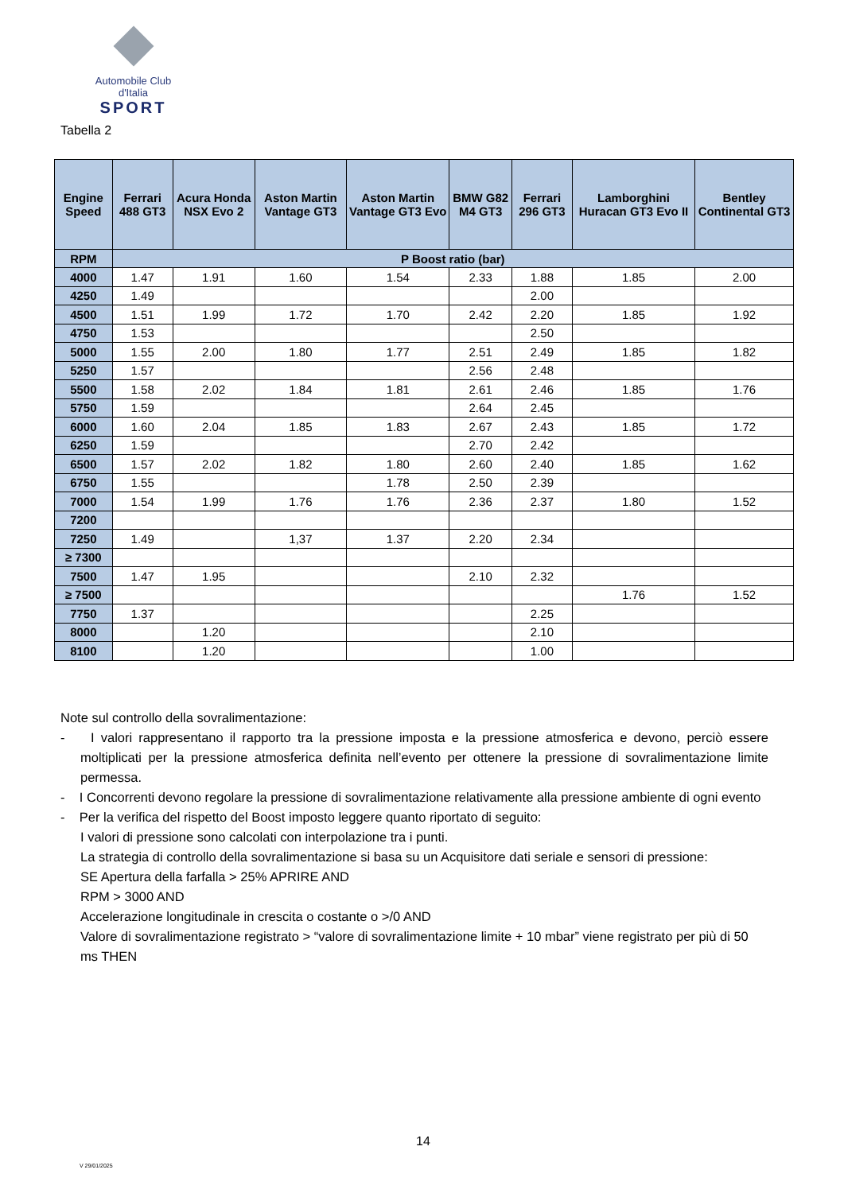Automobile Club d'Italia
SPORT
Tabella 2
| Engine Speed | Ferrari 488 GT3 | Acura Honda NSX Evo 2 | Aston Martin Vantage GT3 | Aston Martin Vantage GT3 Evo | BMW G82 M4 GT3 | Ferrari 296 GT3 | Lamborghini Huracan GT3 Evo II | Bentley Continental GT3 |
| --- | --- | --- | --- | --- | --- | --- | --- | --- |
| RPM | P Boost ratio (bar) | | | | | | | |
| 4000 | 1.47 | 1.91 | 1.60 | 1.54 | 2.33 | 1.88 | 1.85 | 2.00 |
| 4250 | 1.49 | | | | | 2.00 | | |
| 4500 | 1.51 | 1.99 | 1.72 | 1.70 | 2.42 | 2.20 | 1.85 | 1.92 |
| 4750 | 1.53 | | | | | 2.50 | | |
| 5000 | 1.55 | 2.00 | 1.80 | 1.77 | 2.51 | 2.49 | 1.85 | 1.82 |
| 5250 | 1.57 | | | | 2.56 | 2.48 | | |
| 5500 | 1.58 | 2.02 | 1.84 | 1.81 | 2.61 | 2.46 | 1.85 | 1.76 |
| 5750 | 1.59 | | | | 2.64 | 2.45 | | |
| 6000 | 1.60 | 2.04 | 1.85 | 1.83 | 2.67 | 2.43 | 1.85 | 1.72 |
| 6250 | 1.59 | | | | 2.70 | 2.42 | | |
| 6500 | 1.57 | 2.02 | 1.82 | 1.80 | 2.60 | 2.40 | 1.85 | 1.62 |
| 6750 | 1.55 | | | 1.78 | 2.50 | 2.39 | | |
| 7000 | 1.54 | 1.99 | 1.76 | 1.76 | 2.36 | 2.37 | 1.80 | 1.52 |
| 7200 | | | | | | | | |
| 7250 | 1.49 | | 1,37 | 1.37 | 2.20 | 2.34 | | |
| ≥ 7300 | | | | | | | | |
| 7500 | 1.47 | 1.95 | | | 2.10 | 2.32 | | |
| ≥ 7500 | | | | | | | 1.76 | 1.52 |
| 7750 | 1.37 | | | | | 2.25 | | |
| 8000 | | 1.20 | | | | 2.10 | | |
| 8100 | | 1.20 | | | | 1.00 | | |
Note sul controllo della sovralimentazione:
- I valori rappresentano il rapporto tra la pressione imposta e la pressione atmosferica e devono, perciò essere moltiplicati per la pressione atmosferica definita nell’evento per ottenere la pressione di sovralimentazione limite permessa.
- I Concorrenti devono regolare la pressione di sovralimentazione relativamente alla pressione ambiente di ogni evento
- Per la verifica del rispetto del Boost imposto leggere quanto riportato di seguito:
I valori di pressione sono calcolati con interpolazione tra i punti.
La strategia di controllo della sovralimentazione si basa su un Acquisitore dati seriale e sensori di pressione:
SE Apertura della farfalla > 25% APRIRE AND
RPM > 3000 AND
Accelerazione longitudinale in crescita o costante o >/0 AND
Valore di sovralimentazione registrato > “valore di sovralimentazione limite + 10 mbar” viene registrato per più di 50 ms THEN
14
V 29/01/2025